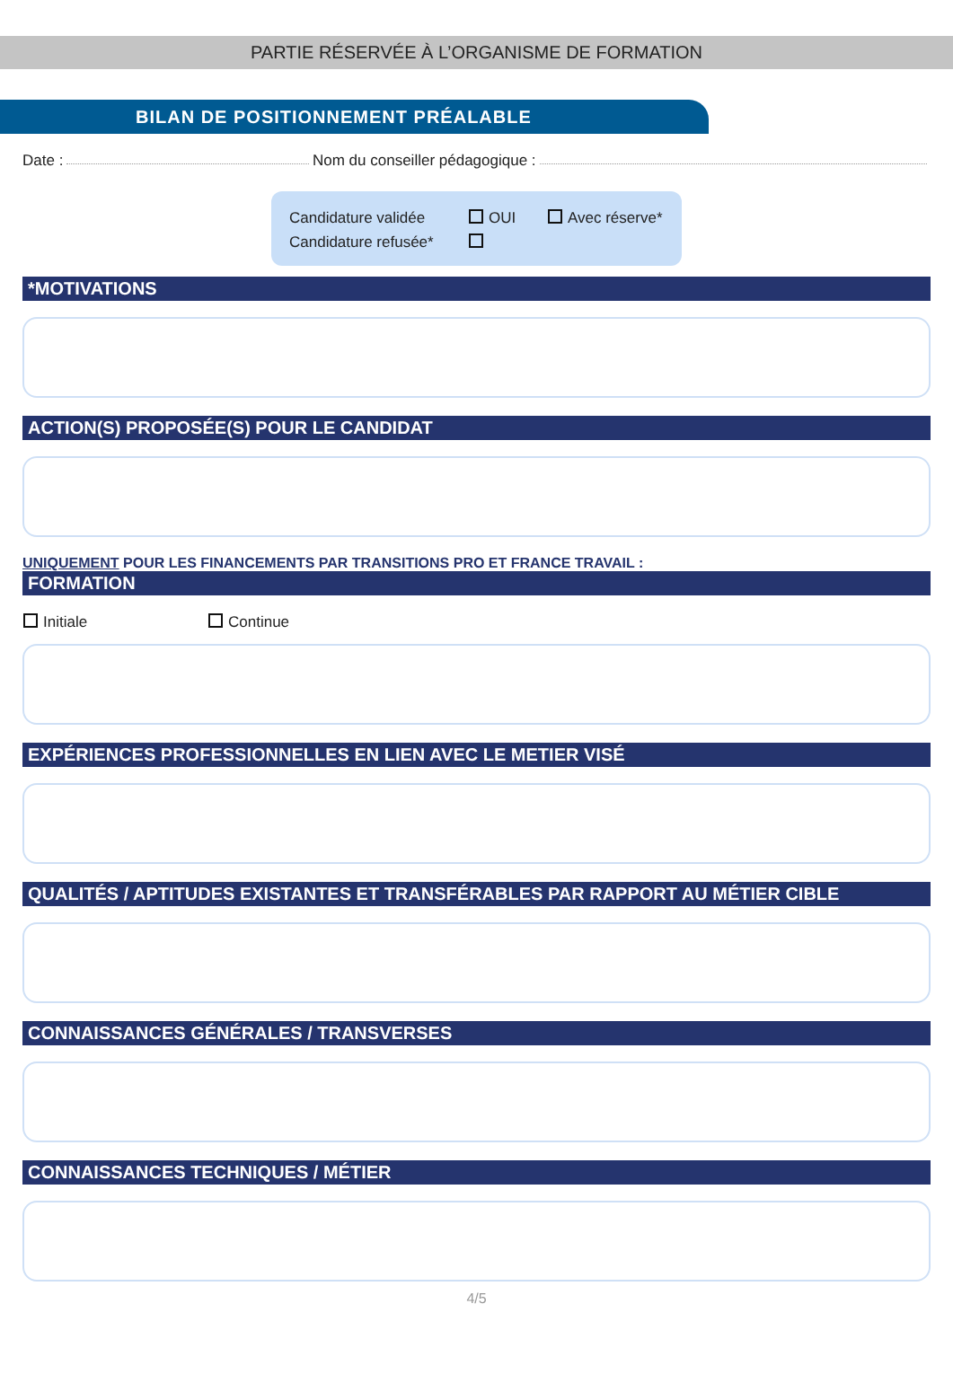PARTIE RÉSERVÉE À L’ORGANISME DE FORMATION
BILAN DE POSITIONNEMENT PRÉALABLE
Date : Nom du conseiller pédagogique :
Candidature validée OUI Avec réserve*
Candidature refusée*
*MOTIVATIONS
ACTION(S) PROPOSÉE(S) POUR LE CANDIDAT
UNIQUEMENT POUR LES FINANCEMENTS PAR TRANSITIONS PRO ET FRANCE TRAVAIL :
FORMATION
Initiale Continue
EXPÉRIENCES PROFESSIONNELLES EN LIEN AVEC LE METIER VISÉ
QUALITÉS / APTITUDES EXISTANTES ET TRANSFÉRABLES PAR RAPPORT AU MÉTIER CIBLE
CONNAISSANCES GÉNÉRALES / TRANSVERSES
CONNAISSANCES TECHNIQUES / MÉTIER
4/5